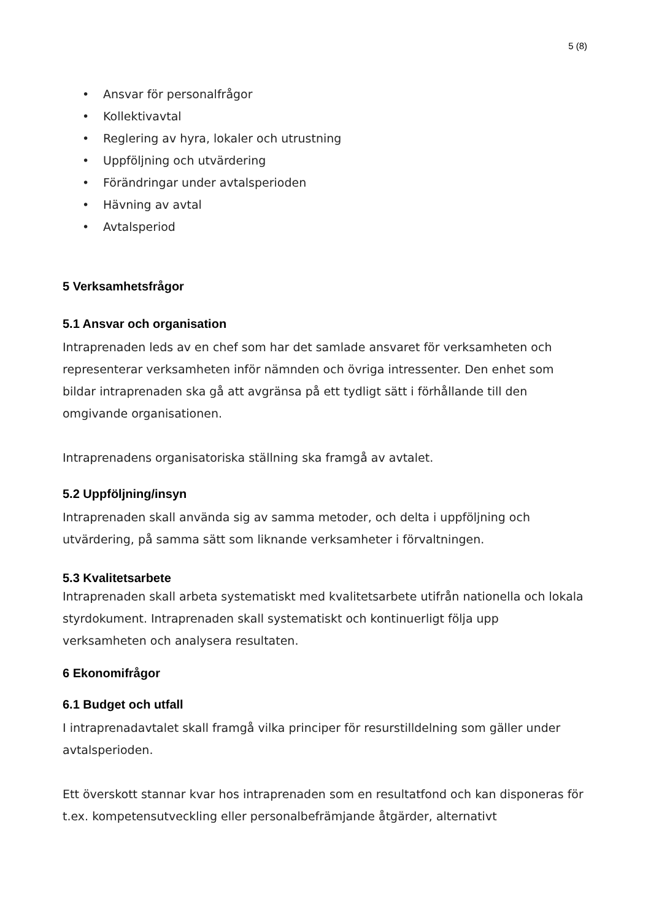5 (8)
• Ansvar för personalfrågor
• Kollektivavtal
• Reglering av hyra, lokaler och utrustning
• Uppföljning och utvärdering
• Förändringar under avtalsperioden
• Hävning av avtal
• Avtalsperiod
5 Verksamhetsfrågor
5.1 Ansvar och organisation
Intraprenaden leds av en chef som har det samlade ansvaret för verksamheten och representerar verksamheten inför nämnden och övriga intressenter. Den enhet som bildar intraprenaden ska gå att avgränsa på ett tydligt sätt i förhållande till den omgivande organisationen.
Intraprenadens organisatoriska ställning ska framgå av avtalet.
5.2 Uppföljning/insyn
Intraprenaden skall använda sig av samma metoder, och delta i uppföljning och utvärdering, på samma sätt som liknande verksamheter i förvaltningen.
5.3 Kvalitetsarbete
Intraprenaden skall arbeta systematiskt med kvalitetsarbete utifrån nationella och lokala styrdokument. Intraprenaden skall systematiskt och kontinuerligt följa upp verksamheten och analysera resultaten.
6 Ekonomifrågor
6.1 Budget och utfall
I intraprenadavtalet skall framgå vilka principer för resurstilldelning som gäller under avtalsperioden.
Ett överskott stannar kvar hos intraprenaden som en resultatfond och kan disponeras för t.ex. kompetensutveckling eller personalbefrämjande åtgärder, alternativt